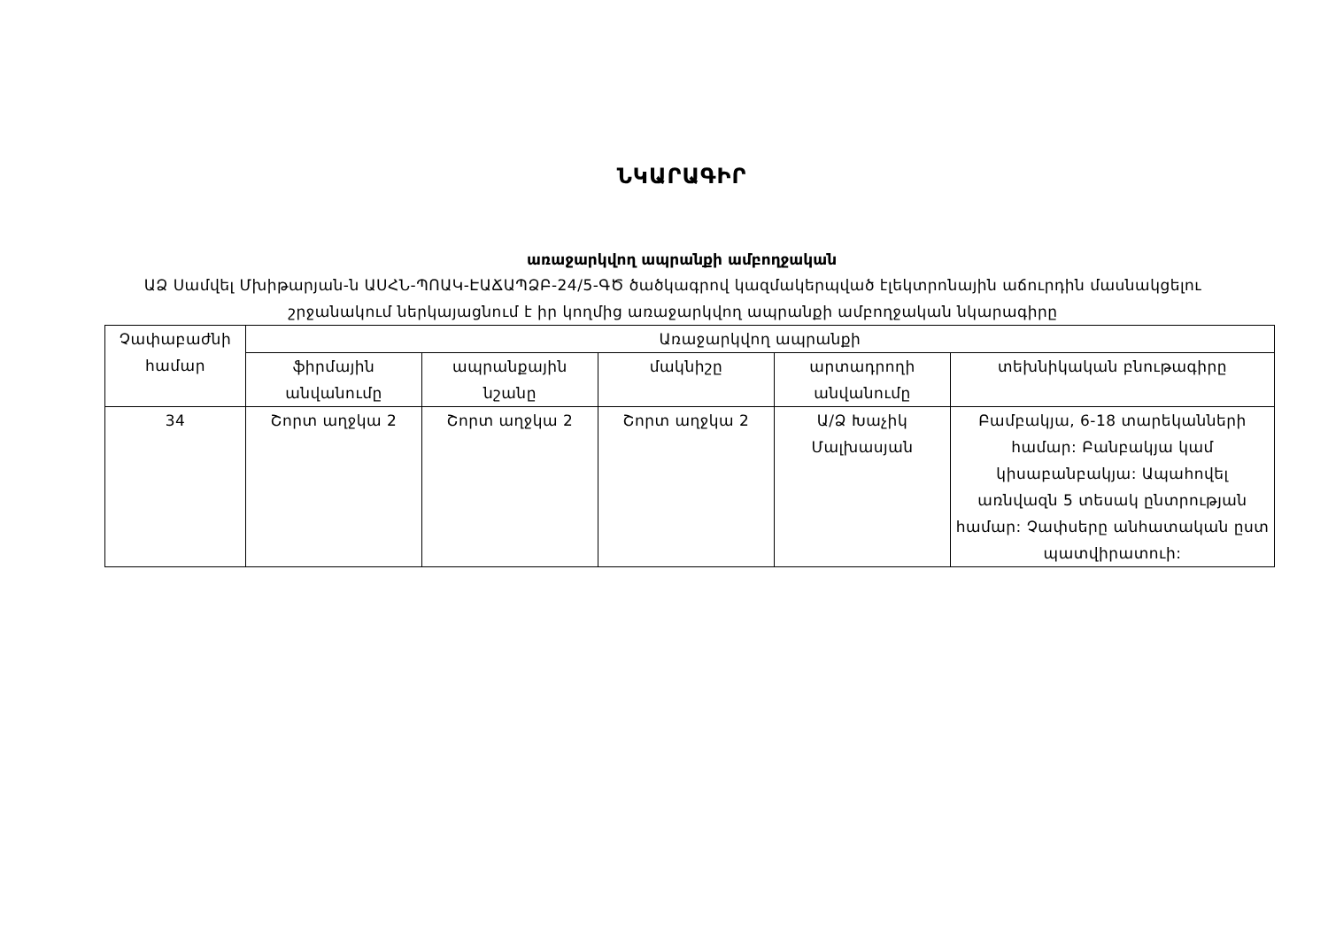ՆԿԱՐԱԳԻՐ
առաջարկվող ապրանքի ամբողջական
ԱՁ Սամվել Մխիթարյան-ն ԱՍՀՆ-ՊՈԱԿ-ԷԱՃԱՊՁԲ-24/5-ԳԾ ծածկագրով կազմակերպված էլեկտրոնային աճուրդին մասնակցելու շրջանակում ներկայացնում է իր կողմից առաջարկվող ապրանքի ամբողջական նկարագիրը
| Չափաբաժնի համար | Առաջարկվող ապրանքի | | | | |
| --- | --- | --- | --- | --- | --- |
| | ֆիրմային անվանումը | ապրանքային նշանը | մակնիշը | արտադրողի անվանումը | տեխնիկական բնութագիրը |
| 34 | Շորտ աղջկա 2 | Շորտ աղջկա 2 | Շորտ աղջկա 2 | Ա/Ձ Խաչիկ Մալխասյան | Բամբակյա, 6-18 տարեկանների համար: Բանբակյա կամ կիսաբանբակյա: Ապահովել առնվազն 5 տեսակ ընտրության համար: Չափսերը անհատական ըստ պատվիրատուի: |